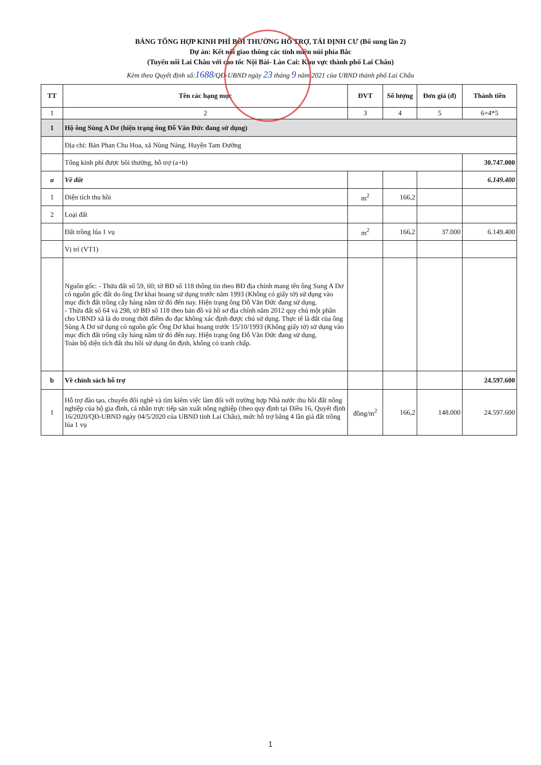BẢNG TỔNG HỢP KINH PHÍ BỒI THƯỜNG HỖ TRỢ, TÁI ĐỊNH CƯ (Bổ sung lần 2)
Dự án: Kết nối giao thông các tỉnh miền núi phía Bắc
(Tuyến nối Lai Châu với cao tốc Nội Bài- Lào Cai: Khu vực thành phố Lai Châu)
Kèm theo Quyết định số:1688/QĐ-UBND ngày 23 tháng 9 năm 2021 của UBND thành phố Lai Châu
| TT | Tên các hạng mục | ĐVT | Số lượng | Đơn giá (đ) | Thành tiền |
| --- | --- | --- | --- | --- | --- |
| 1 | 2 | 3 | 4 | 5 | 6=4*5 |
| 1 | Hộ ông Sùng A Dơ (hiện trạng ông Đỗ Văn Đức đang sử dụng) | | | | |
| | Địa chỉ: Bản Phan Chu Hoa, xã Nùng Nàng, Huyện Tam Đường | | | | |
| | Tổng kinh phí được bồi thường, hỗ trợ (a+b) | | | | 30.747.000 |
| a | Về đất | | | | 6.149.400 |
| 1 | Diện tích thu hồi | m<sup>2</sup> | 166,2 | | |
| 2 | Loại đất | | | | |
| | Đất trồng lúa 1 vụ | m<sup>2</sup> | 166,2 | 37.000 | 6.149.400 |
| | Vị trí (VT1) | | | | |
| | Nguồn gốc: - Thửa đất số 59, 60; tờ BĐ số 118 thông tin theo BĐ địa chính mang tên ông Sung A Dơ có nguồn gốc đất do ông Dơ khai hoang sử dụng trước năm 1993 (Không có giấy tờ) sử dụng vào mục đích đất trồng cây hàng năm từ đó đến nay. Hiện trạng ông Đỗ Văn Đức đang sử dụng. - Thửa đất số 64 và 298, tờ BĐ số 118 theo bản đồ và hồ sơ địa chính năm 2012 quy chủ một phần cho UBND xã là do trong thời điểm đo đạc không xác định được chủ sử dụng. Thực tế là đất của ông Sùng A Dơ sử dụng có nguồn gốc Ông Dơ khai hoang trước 15/10/1993 (Không giấy tờ) sử dụng vào mục đích đất trồng cây hàng năm từ đó đến nay. Hiện trạng ông Đỗ Văn Đức đang sử dụng. Toàn bộ diện tích đất thu hồi sử dụng ổn định, không có tranh chấp. | | | | |
| b | Về chính sách hỗ trợ | | | | 24.597.600 |
| 1 | Hỗ trợ đào tạo, chuyển đổi nghề và tìm kiếm việc làm đối với trường hợp Nhà nước thu hồi đất nông nghiệp của hộ gia đình, cá nhân trực tiếp sản xuất nông nghiệp (theo quy định tại Điều 16, Quyết định 16/2020/QĐ-UBND ngày 04/5/2020 của UBND tỉnh Lai Châu), mức hỗ trợ bằng 4 lần giá đất trồng lúa 1 vụ | đồng/m<sup>2</sup> | 166,2 | 148.000 | 24.597.600 |
1